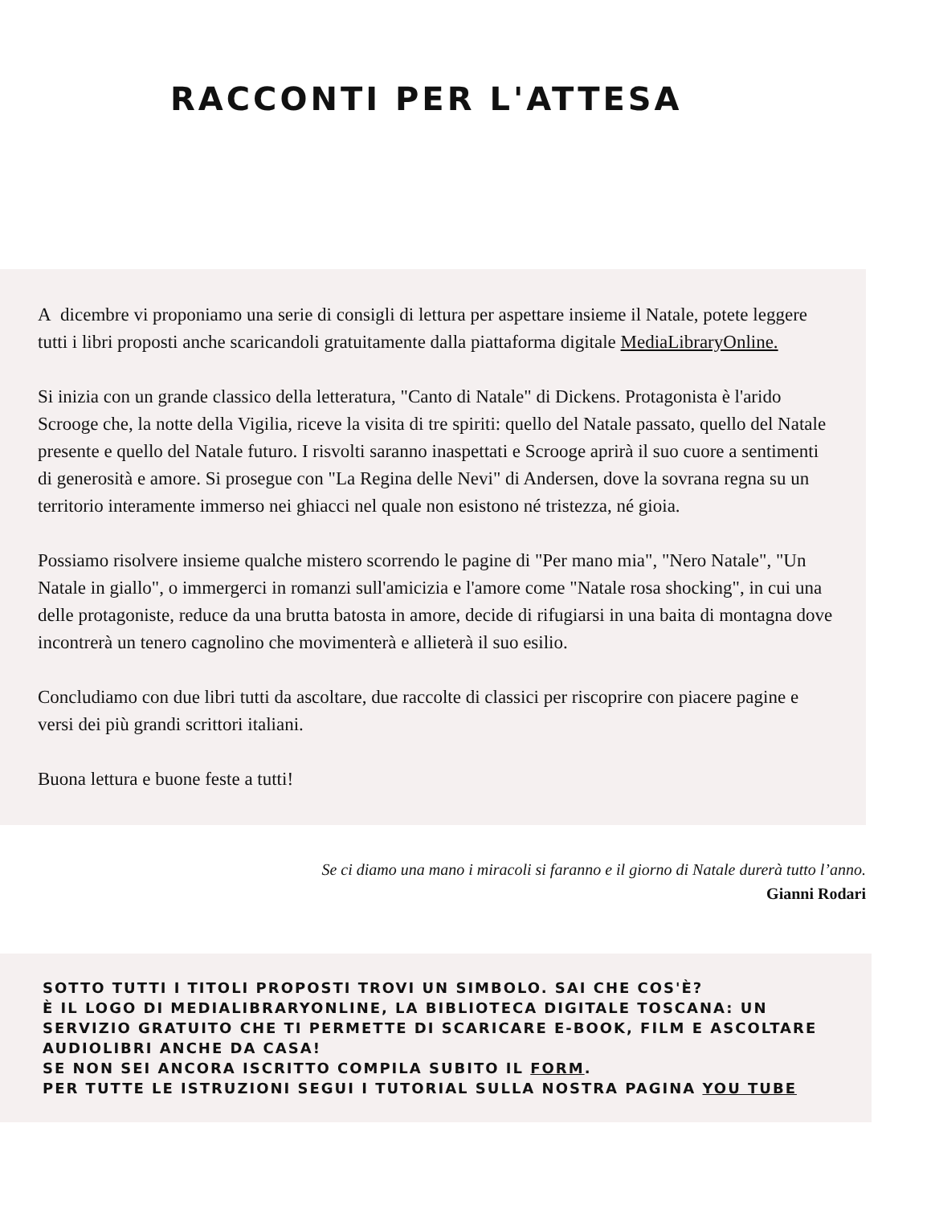RACCONTI PER L'ATTESA
A dicembre vi proponiamo una serie di consigli di lettura per aspettare insieme il Natale, potete leggere tutti i libri proposti anche scaricandoli gratuitamente dalla piattaforma digitale MediaLibraryOnline.
Si inizia con un grande classico della letteratura, "Canto di Natale" di Dickens. Protagonista è l'arido Scrooge che, la notte della Vigilia, riceve la visita di tre spiriti: quello del Natale passato, quello del Natale presente e quello del Natale futuro. I risvolti saranno inaspettati e Scrooge aprirà il suo cuore a sentimenti di generosità e amore. Si prosegue con "La Regina delle Nevi" di Andersen, dove la sovrana regna su un territorio interamente immerso nei ghiacci nel quale non esistono né tristezza, né gioia.
Possiamo risolvere insieme qualche mistero scorrendo le pagine di "Per mano mia", "Nero Natale", "Un Natale in giallo", o immergerci in romanzi sull'amicizia e l'amore come "Natale rosa shocking", in cui una delle protagoniste, reduce da una brutta batosta in amore, decide di rifugiarsi in una baita di montagna dove incontrerà un tenero cagnolino che movimenterà e allieterà il suo esilio.
Concludiamo con due libri tutti da ascoltare, due raccolte di classici per riscoprire con piacere pagine e versi dei più grandi scrittori italiani.
Buona lettura e buone feste a tutti!
Se ci diamo una mano i miracoli si faranno e il giorno di Natale durerà tutto l’anno.
Gianni Rodari
SOTTO TUTTI I TITOLI PROPOSTI TROVI UN SIMBOLO. SAI CHE COS'È?
È IL LOGO DI MEDIALIBRARYONLINE, LA BIBLIOTECA DIGITALE TOSCANA: UN SERVIZIO GRATUITO CHE TI PERMETTE DI SCARICARE E-BOOK, FILM E ASCOLTARE AUDIOLIBRI ANCHE DA CASA!
SE NON SEI ANCORA ISCRITTO COMPILA SUBITO IL FORM.
PER TUTTE LE ISTRUZIONI SEGUI I TUTORIAL SULLA NOSTRA PAGINA YOU TUBE